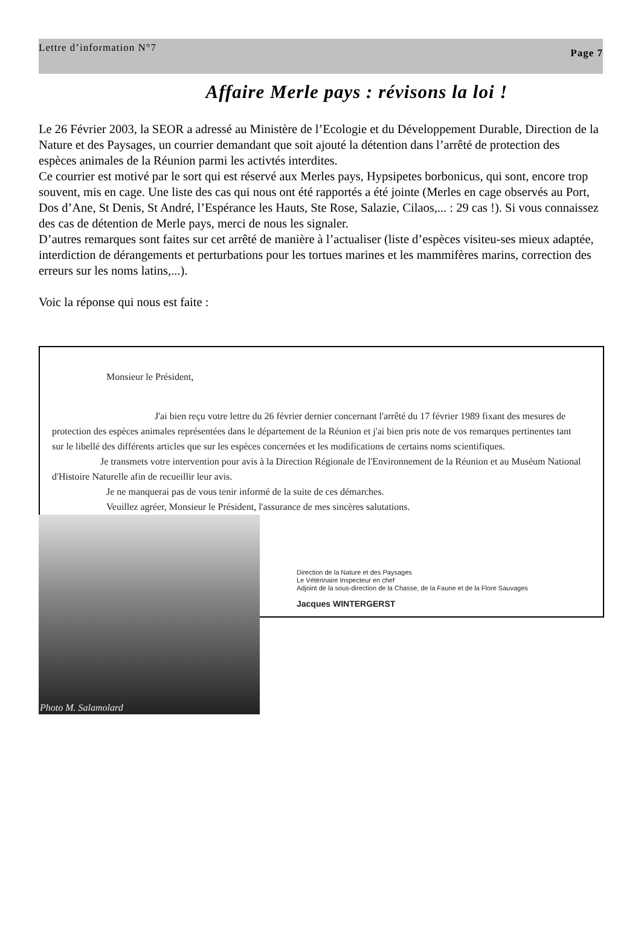Lettre d’information N°7 Page 7
Affaire Merle pays : révisons la loi !
Le 26 Février 2003, la SEOR a adressé au Ministère de l’Ecologie et du Développement Durable, Direction de la Nature et des Paysages, un courrier demandant que soit ajouté la détention dans l’arrêté de protection des espèces animales de la Réunion parmi les activtés interdites.
Ce courrier est motivé par le sort qui est réservé aux Merles pays, Hypsipetes borbonicus, qui sont, encore trop souvent, mis en cage. Une liste des cas qui nous ont été rapportés a été jointe (Merles en cage observés au Port, Dos d’Ane, St Denis, St André, l’Espérance les Hauts, Ste Rose, Salazie, Cilaos,... : 29 cas !). Si vous connaissez des cas de détention de Merle pays, merci de nous les signaler.
D’autres remarques sont faites sur cet arrêté de manière à l’actualiser (liste d’espèces visiteu-ses mieux adaptée, interdiction de dérangements et perturbations pour les tortues marines et les mammifères marins, correction des erreurs sur les noms latins,...).
Voic la réponse qui nous est faite :
Monsieur le Président,
J'ai bien reçu votre lettre du 26 février dernier concernant l'arrêté du 17 février 1989 fixant des mesures de protection des espèces animales représentées dans le département de la Réunion et j'ai bien pris note de vos remarques pertinentes tant sur le libellé des différents articles que sur les espèces concernées et les modifications de certains noms scientifiques.
Je transmets votre intervention pour avis à la Direction Régionale de l'Environnement de la Réunion et au Muséum National d'Histoire Naturelle afin de recueillir leur avis.
Je ne manquerai pas de vous tenir informé de la suite de ces démarches.
Veuillez agréer, Monsieur le Président, l'assurance de mes sincères salutations.
Direction de la Nature et des Paysages
Le Vétérinaire Inspecteur en chef
Adjoint de la sous-direction de la Chasse, de la Faune et de la Flore Sauvages
Jacques WINTERGERST
Photo M. Salamolard